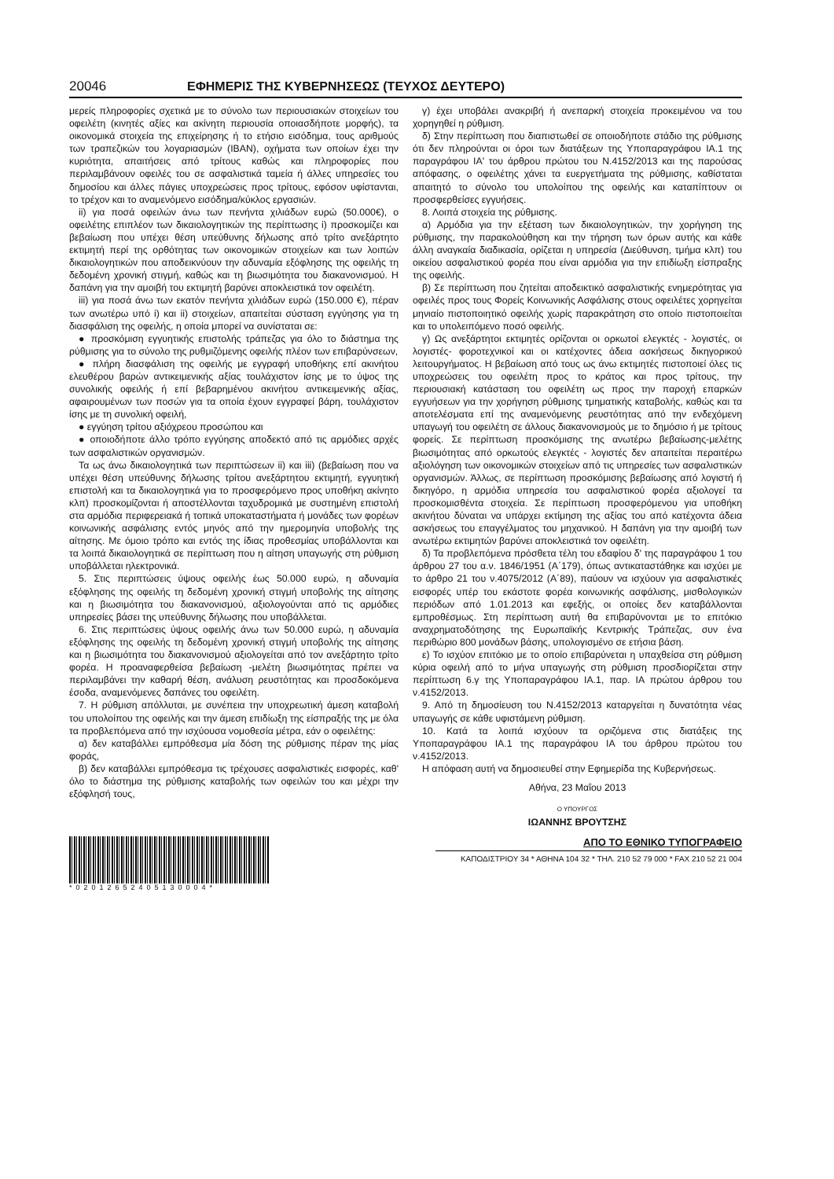20046 ΕΦΗΜΕΡΙΣ ΤΗΣ ΚΥΒΕΡΝΗΣΕΩΣ (ΤΕΥΧΟΣ ΔΕΥΤΕΡΟ)
μερείς πληροφορίες σχετικά με το σύνολο των περιουσιακών στοιχείων του οφειλέτη (κινητές αξίες και ακίνητη περιουσία οποιασδήποτε μορφής), τα οικονομικά στοιχεία της επιχείρησης ή το ετήσιο εισόδημα, τους αριθμούς των τραπεζικών του λογαριασμών (IBAN), οχήματα των οποίων έχει την κυριότητα, απαιτήσεις από τρίτους καθώς και πληροφορίες που περιλαμβάνουν οφειλές του σε ασφαλιστικά ταμεία ή άλλες υπηρεσίες του δημοσίου και άλλες πάγιες υποχρεώσεις προς τρίτους, εφόσον υφίστανται, το τρέχον και το αναμενόμενο εισόδημα/κύκλος εργασιών.
ii) για ποσά οφειλών άνω των πενήντα χιλιάδων ευρώ (50.000€), ο οφειλέτης επιπλέον των δικαιολογητικών της περίπτωσης i) προσκομίζει και βεβαίωση που υπέχει θέση υπεύθυνης δήλωσης από τρίτο ανεξάρτητο εκτιμητή περί της ορθότητας των οικονομικών στοιχείων και των λοιπών δικαιολογητικών που αποδεικνύουν την αδυναμία εξόφλησης της οφειλής τη δεδομένη χρονική στιγμή, καθώς και τη βιωσιμότητα του διακανονισμού. Η δαπάνη για την αμοιβή του εκτιμητή βαρύνει αποκλειστικά τον οφειλέτη.
iii) για ποσά άνω των εκατόν πενήντα χιλιάδων ευρώ (150.000 €), πέραν των ανωτέρω υπό i) και ii) στοιχείων, απαιτείται σύσταση εγγύησης για τη διασφάλιση της οφειλής, η οποία μπορεί να συνίσταται σε:
● προσκόμιση εγγυητικής επιστολής τράπεζας για όλο το διάστημα της ρύθμισης για το σύνολο της ρυθμιζόμενης οφειλής πλέον των επιβαρύνσεων,
● πλήρη διασφάλιση της οφειλής με εγγραφή υποθήκης επί ακινήτου ελευθέρου βαρών αντικειμενικής αξίας τουλάχιστον ίσης με το ύψος της συνολικής οφειλής ή επί βεβαρημένου ακινήτου αντικειμενικής αξίας, αφαιρουμένων των ποσών για τα οποία έχουν εγγραφεί βάρη, τουλάχιστον ίσης με τη συνολική οφειλή,
● εγγύηση τρίτου αξιόχρεου προσώπου και
● οποιοδήποτε άλλο τρόπο εγγύησης αποδεκτό από τις αρμόδιες αρχές των ασφαλιστικών οργανισμών.
Τα ως άνω δικαιολογητικά των περιπτώσεων ii) και iii) (βεβαίωση που να υπέχει θέση υπεύθυνης δήλωσης τρίτου ανεξάρτητου εκτιμητή, εγγυητική επιστολή και τα δικαιολογητικά για το προσφερόμενο προς υποθήκη ακίνητο κλπ) προσκομίζονται ή αποστέλλονται ταχυδρομικά με συστημένη επιστολή στα αρμόδια περιφερειακά ή τοπικά υποκαταστήματα ή μονάδες των φορέων κοινωνικής ασφάλισης εντός μηνός από την ημερομηνία υποβολής της αίτησης. Με όμοιο τρόπο και εντός της ίδιας προθεσμίας υποβάλλονται και τα λοιπά δικαιολογητικά σε περίπτωση που η αίτηση υπαγωγής στη ρύθμιση υποβάλλεται ηλεκτρονικά.
5. Στις περιπτώσεις ύψους οφειλής έως 50.000 ευρώ, η αδυναμία εξόφλησης της οφειλής τη δεδομένη χρονική στιγμή υποβολής της αίτησης και η βιωσιμότητα του διακανονισμού, αξιολογούνται από τις αρμόδιες υπηρεσίες βάσει της υπεύθυνης δήλωσης που υποβάλλεται.
6. Στις περιπτώσεις ύψους οφειλής άνω των 50.000 ευρώ, η αδυναμία εξόφλησης της οφειλής τη δεδομένη χρονική στιγμή υποβολής της αίτησης και η βιωσιμότητα του διακανονισμού αξιολογείται από τον ανεξάρτητο τρίτο φορέα. Η προαναφερθείσα βεβαίωση -μελέτη βιωσιμότητας πρέπει να περιλαμβάνει την καθαρή θέση, ανάλυση ρευστότητας και προσδοκόμενα έσοδα, αναμενόμενες δαπάνες του οφειλέτη.
7. Η ρύθμιση απόλλυται, με συνέπεια την υποχρεωτική άμεση καταβολή του υπολοίπου της οφειλής και την άμεση επιδίωξη της είσπραξής της με όλα τα προβλεπόμενα από την ισχύουσα νομοθεσία μέτρα, εάν ο οφειλέτης:
α) δεν καταβάλλει εμπρόθεσμα μία δόση της ρύθμισης πέραν της μίας φοράς,
β) δεν καταβάλλει εμπρόθεσμα τις τρέχουσες ασφαλιστικές εισφορές, καθ' όλο το διάστημα της ρύθμισης καταβολής των οφειλών του και μέχρι την εξόφλησή τους,
γ) έχει υποβάλει ανακριβή ή ανεπαρκή στοιχεία προκειμένου να του χορηγηθεί η ρύθμιση.
δ) Στην περίπτωση που διαπιστωθεί σε οποιοδήποτε στάδιο της ρύθμισης ότι δεν πληρούνται οι όροι των διατάξεων της Υποπαραγράφου ΙΑ.1 της παραγράφου ΙΑ' του άρθρου πρώτου του Ν.4152/2013 και της παρούσας απόφασης, ο οφειλέτης χάνει τα ευεργετήματα της ρύθμισης, καθίσταται απαιτητό το σύνολο του υπολοίπου της οφειλής και καταπίπτουν οι προσφερθείσες εγγυήσεις.
8. Λοιπά στοιχεία της ρύθμισης.
α) Αρμόδια για την εξέταση των δικαιολογητικών, την χορήγηση της ρύθμισης, την παρακολούθηση και την τήρηση των όρων αυτής και κάθε άλλη αναγκαία διαδικασία, ορίζεται η υπηρεσία (Διεύθυνση, τμήμα κλπ) του οικείου ασφαλιστικού φορέα που είναι αρμόδια για την επιδίωξη είσπραξης της οφειλής.
β) Σε περίπτωση που ζητείται αποδεικτικό ασφαλιστικής ενημερότητας για οφειλές προς τους Φορείς Κοινωνικής Ασφάλισης στους οφειλέτες χορηγείται μηνιαίο πιστοποιητικό οφειλής χωρίς παρακράτηση στο οποίο πιστοποιείται και το υπολειπόμενο ποσό οφειλής.
γ) Ως ανεξάρτητοι εκτιμητές ορίζονται οι ορκωτοί ελεγκτές - λογιστές, οι λογιστές- φοροτεχνικοί και οι κατέχοντες άδεια ασκήσεως δικηγορικού λειτουργήματος. Η βεβαίωση από τους ως άνω εκτιμητές πιστοποιεί όλες τις υποχρεώσεις του οφειλέτη προς το κράτος και προς τρίτους, την περιουσιακή κατάσταση του οφειλέτη ως προς την παροχή επαρκών εγγυήσεων για την χορήγηση ρύθμισης τμηματικής καταβολής, καθώς και τα αποτελέσματα επί της αναμενόμενης ρευστότητας από την ενδεχόμενη υπαγωγή του οφειλέτη σε άλλους διακανονισμούς με το δημόσιο ή με τρίτους φορείς. Σε περίπτωση προσκόμισης της ανωτέρω βεβαίωσης-μελέτης βιωσιμότητας από ορκωτούς ελεγκτές - λογιστές δεν απαιτείται περαιτέρω αξιολόγηση των οικονομικών στοιχείων από τις υπηρεσίες των ασφαλιστικών οργανισμών. Άλλως, σε περίπτωση προσκόμισης βεβαίωσης από λογιστή ή δικηγόρο, η αρμόδια υπηρεσία του ασφαλιστικού φορέα αξιολογεί τα προσκομισθέντα στοιχεία. Σε περίπτωση προσφερόμενου για υποθήκη ακινήτου δύναται να υπάρχει εκτίμηση της αξίας του από κατέχοντα άδεια ασκήσεως του επαγγέλματος του μηχανικού. Η δαπάνη για την αμοιβή των ανωτέρω εκτιμητών βαρύνει αποκλειστικά τον οφειλέτη.
δ) Τα προβλεπόμενα πρόσθετα τέλη του εδαφίου δ' της παραγράφου 1 του άρθρου 27 του α.ν. 1846/1951 (Α΄179), όπως αντικαταστάθηκε και ισχύει με το άρθρο 21 του ν.4075/2012 (Α΄89), παύουν να ισχύουν για ασφαλιστικές εισφορές υπέρ του εκάστοτε φορέα κοινωνικής ασφάλισης, μισθολογικών περιόδων από 1.01.2013 και εφεξής, οι οποίες δεν καταβάλλονται εμπροθέσμως. Στη περίπτωση αυτή θα επιβαρύνονται με το επιτόκιο αναχρηματοδότησης της Ευρωπαϊκής Κεντρικής Τράπεζας, συν ένα περιθώριο 800 μονάδων βάσης, υπολογισμένο σε ετήσια βάση.
ε) Το ισχύον επιτόκιο με το οποίο επιβαρύνεται η υπαχθείσα στη ρύθμιση κύρια οφειλή από το μήνα υπαγωγής στη ρύθμιση προσδιορίζεται στην περίπτωση 6.γ της Υποπαραγράφου ΙΑ.1, παρ. ΙΑ πρώτου άρθρου του ν.4152/2013.
9. Από τη δημοσίευση του Ν.4152/2013 καταργείται η δυνατότητα νέας υπαγωγής σε κάθε υφιστάμενη ρύθμιση.
10. Κατά τα λοιπά ισχύουν τα οριζόμενα στις διατάξεις της Υποπαραγράφου ΙΑ.1 της παραγράφου ΙΑ του άρθρου πρώτου του ν.4152/2013.
Η απόφαση αυτή να δημοσιευθεί στην Εφημερίδα της Κυβερνήσεως.
Αθήνα, 23 Μαΐου 2013
Ο ΥΠΟΥΡΓΟΣ
ΙΩΑΝΝΗΣ ΒΡΟΥΤΣΗΣ
*02012652405130004*
ΑΠΟ ΤΟ ΕΘΝΙΚΟ ΤΥΠΟΓΡΑΦΕΙΟ
ΚΑΠΟΔΙΣΤΡΙΟΥ 34 * ΑΘΗΝΑ 104 32 * ΤΗΛ. 210 52 79 000 * FAX 210 52 21 004